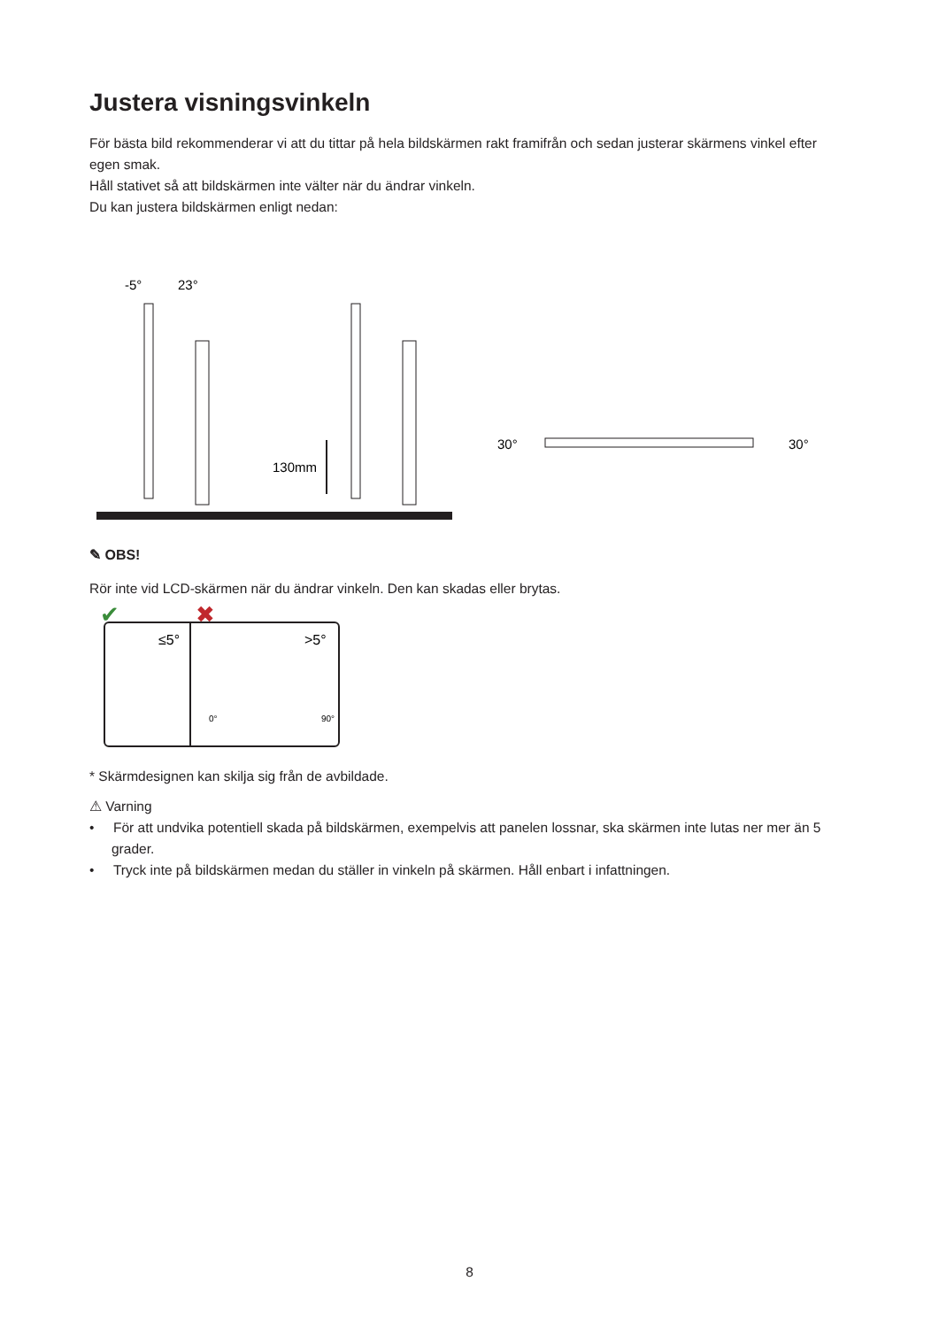Justera visningsvinkeln
För bästa bild rekommenderar vi att du tittar på hela bildskärmen rakt framifrån och sedan justerar skärmens vinkel efter egen smak.
Håll stativet så att bildskärmen inte välter när du ändrar vinkeln.
Du kan justera bildskärmen enligt nedan:
-5°
23°
130mm
30°
30°
✎ OBS!
Rör inte vid LCD-skärmen när du ändrar vinkeln. Den kan skadas eller brytas.
✔
✖
≤5°
>5°
0°
90°
* Skärmdesignen kan skilja sig från de avbildade.
⚠ Varning
• För att undvika potentiell skada på bildskärmen, exempelvis att panelen lossnar, ska skärmen inte lutas ner mer än 5 grader.
• Tryck inte på bildskärmen medan du ställer in vinkeln på skärmen. Håll enbart i infattningen.
8